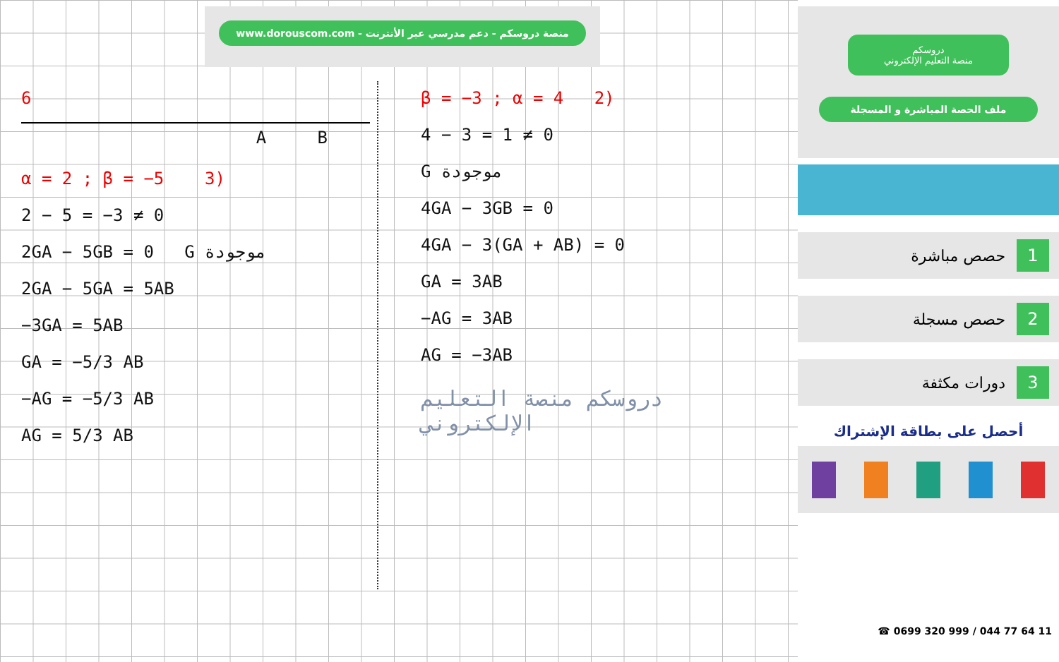www.dorouscom.com - منصة دروسكم - دعم مدرسي عبر الأنترنت
6
A B
α = 2 ; β = −5 3)
2 − 5 = −3 ≠ 0
2GA − 5GB = 0 G موجودة
2GA − 5GA = 5AB
−3GA = 5AB
GA = −5/3 AB
−AG = −5/3 AB
AG = 5/3 AB
β = −3 ; α = 4 2)
4 − 3 = 1 ≠ 0
G موجودة
4GA − 3GB = 0
4GA − 3(GA + AB) = 0
GA = 3AB
−AG = 3AB
AG = −3AB
دروسكم منصة التعليم الإلكتروني
دروسكم
منصة التعليم الإلكتروني
ملف الحصة المباشرة و المسجلة
حصص مباشرة 1
حصص مسجلة 2
دورات مكثفة 3
أحصل على بطاقة الإشتراك
☎ 0699 320 999 / 044 77 64 11